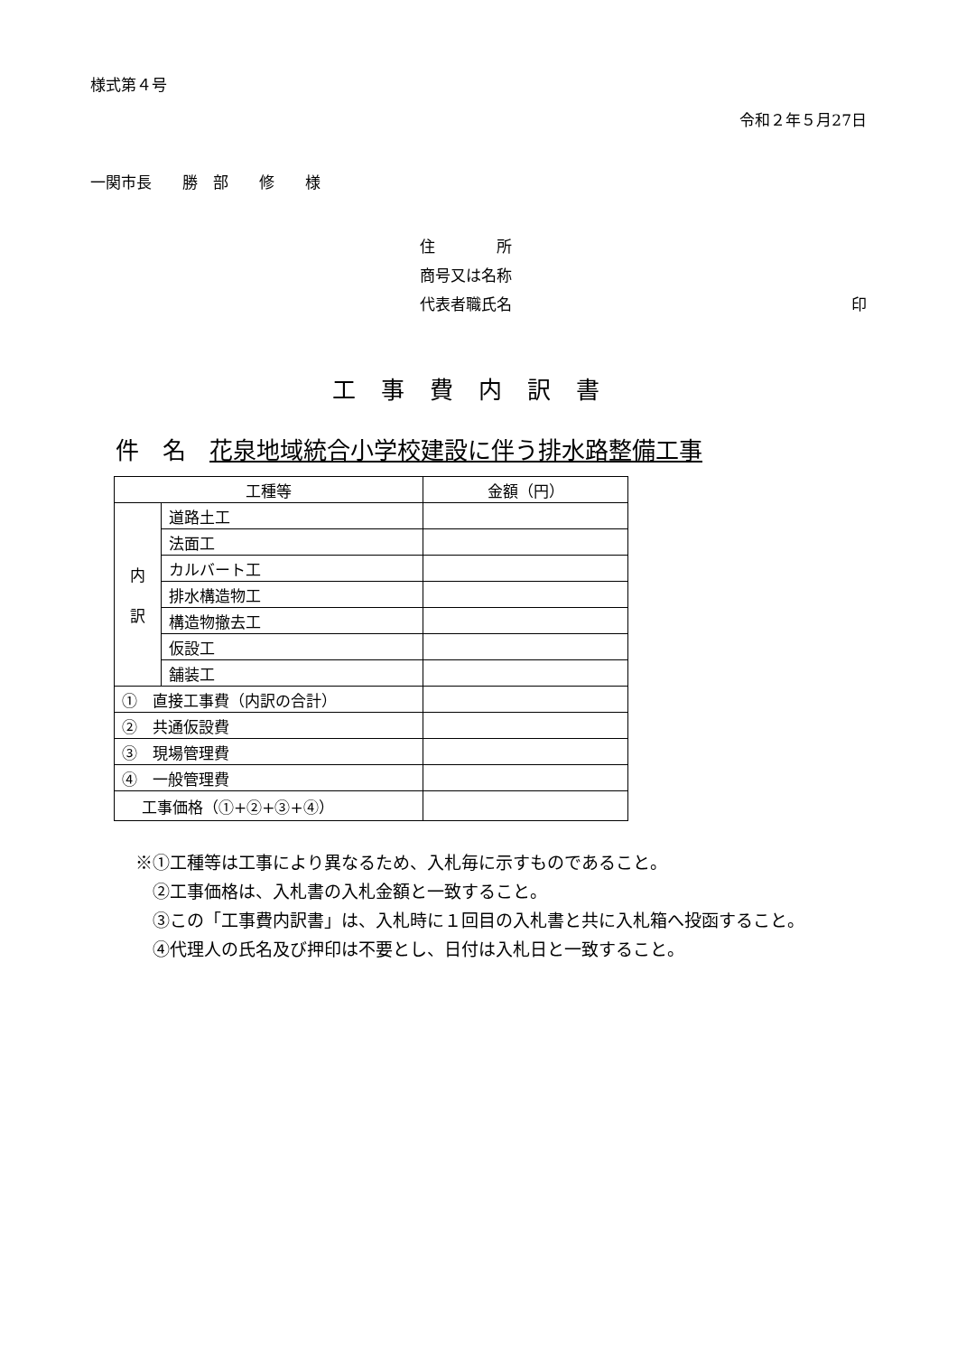様式第４号
令和２年５月27日
一関市長　　勝　部　　修　　様
住　　　　所
商号又は名称
代表者職氏名 印
工事費内訳書
件　名　花泉地域統合小学校建設に伴う排水路整備工事
| 工種等 | | 金額（円） |
| 内 訳 | 道路土工 | |
| | 法面工 | |
| | カルバート工 | |
| | 排水構造物工 | |
| | 構造物撤去工 | |
| | 仮設工 | |
| | 舗装工 | |
| ① 直接工事費（内訳の合計） | | |
| ② 共通仮設費 | | |
| ③ 現場管理費 | | |
| ④ 一般管理費 | | |
| 工事価格（①+②+③+④） | | |
※①工種等は工事により異なるため、入札毎に示すものであること。
　②工事価格は、入札書の入札金額と一致すること。
　③この「工事費内訳書」は、入札時に１回目の入札書と共に入札箱へ投函すること。
　④代理人の氏名及び押印は不要とし、日付は入札日と一致すること。